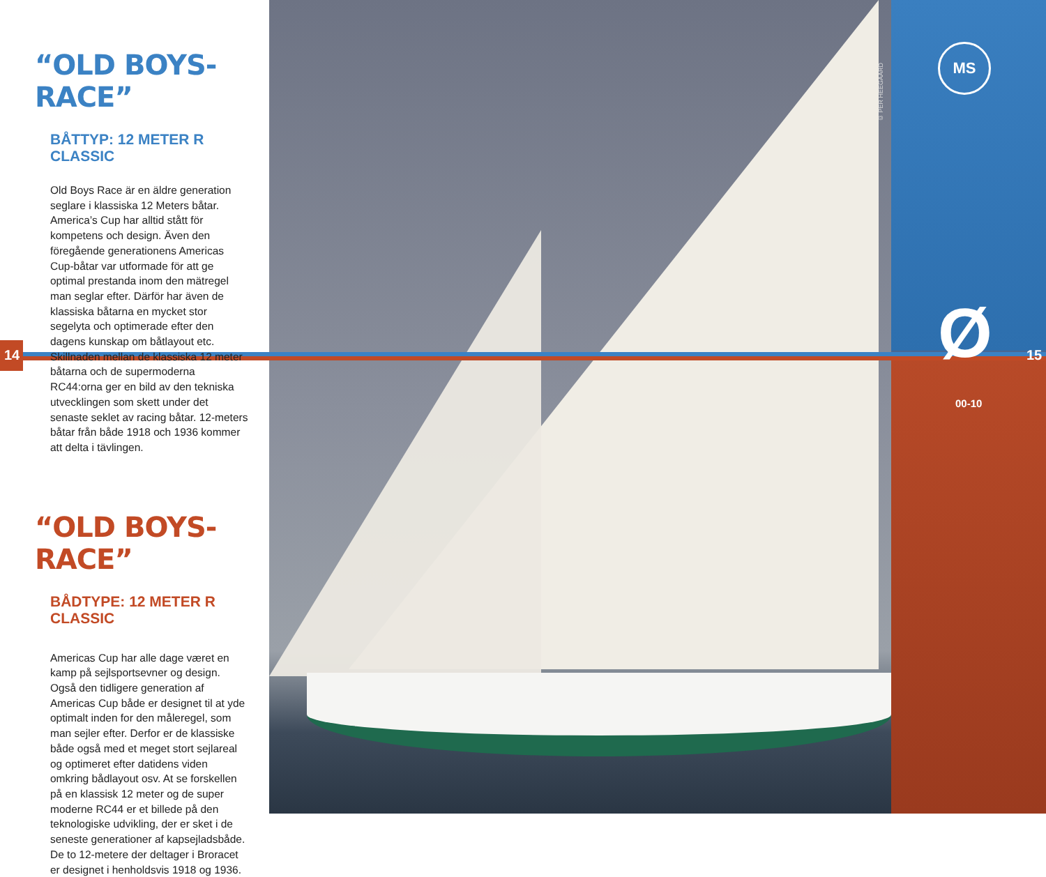“OLD BOYS-RACE”
BÅTTYP: 12 METER R CLASSIC
Old Boys Race är en äldre generation seglare i klassiska 12 Meters båtar. America’s Cup har alltid stått för kompetens och design. Även den föregående generationens Americas Cup-båtar var utformade för att ge optimal prestanda inom den mätregel man seglar efter. Därför har även de klassiska båtarna en mycket stor segelyta och optimerade efter den dagens kunskap om båtlayout etc. Skillnaden mellan de klassiska 12 meter båtarna och de supermoderna RC44:orna ger en bild av den tekniska utvecklingen som skett under det senaste seklet av racing båtar. 12-meters båtar från både 1918 och 1936 kommer att delta i tävlingen.
“OLD BOYS-RACE”
BÅDTYPE: 12 METER R CLASSIC
Americas Cup har alle dage været en kamp på sejlsportsevner og design. Også den tidligere generation af Americas Cup både er designet til at yde optimalt inden for den måleregel, som man sejler efter. Derfor er de klassiske både også med et meget stort sejlareal og optimeret efter datidens viden omkring bådlayout osv. At se forskellen på en klassisk 12 meter og de super moderne RC44 er et billede på den teknologiske udvikling, der er sket i de seneste generationer af kapsejladsbåde. De to 12-metere der deltager i Broracet er designet i henholdsvis 1918 og 1936.
14 15
© PER HEEGAARD
MS
Ø
00-10